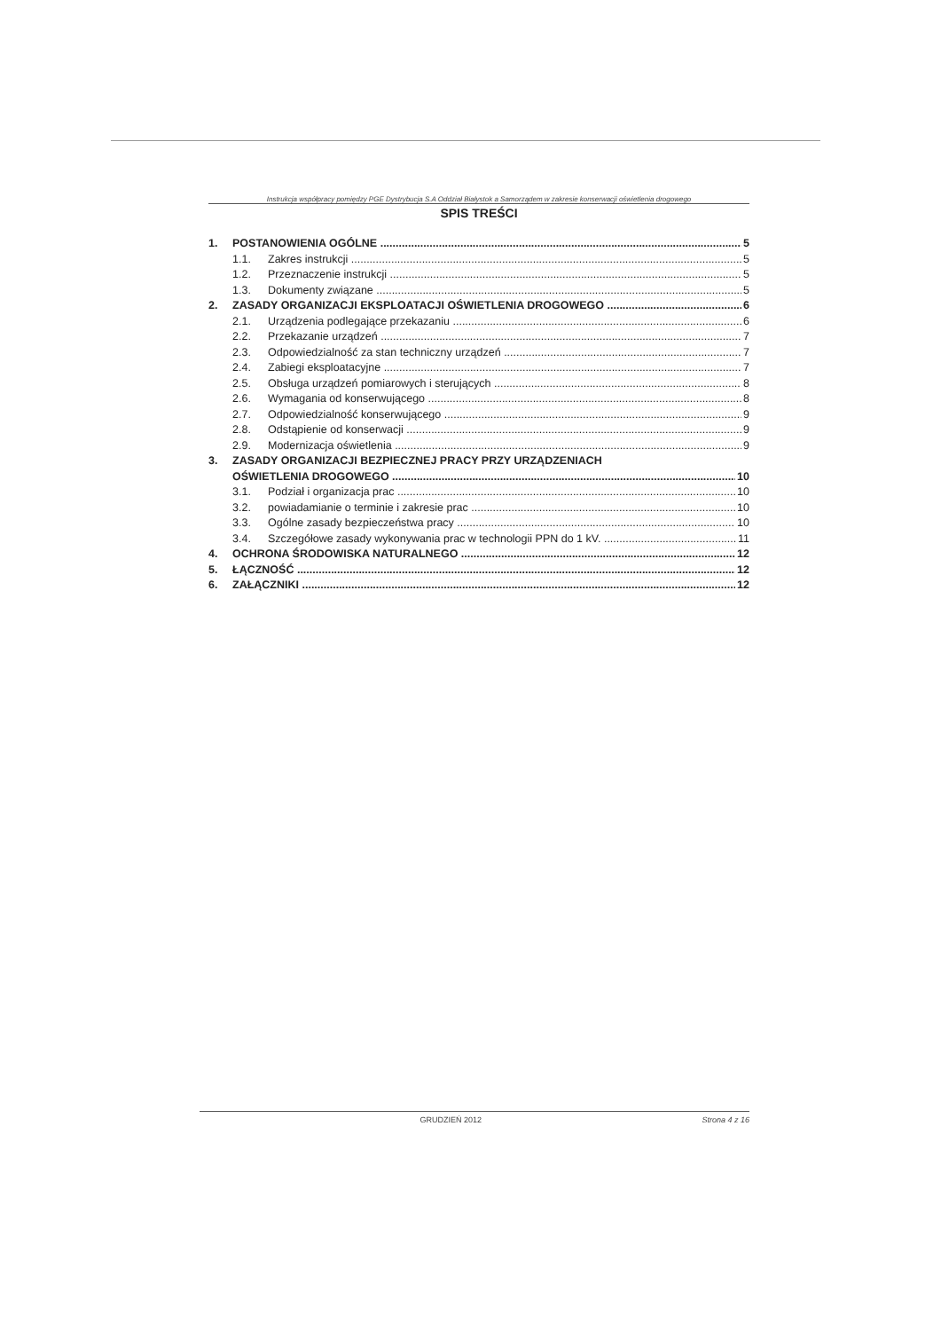Instrukcja współpracy pomiędzy PGE Dystrybucja S.A Oddział Białystok a Samorządem w zakresie konserwacji oświetlenia drogowego
SPIS TREŚCI
1. POSTANOWIENIA OGÓLNE 5
1.1. Zakres instrukcji 5
1.2. Przeznaczenie instrukcji 5
1.3. Dokumenty związane 5
2. ZASADY ORGANIZACJI EKSPLOATACJI OŚWIETLENIA DROGOWEGO 6
2.1. Urządzenia podlegające przekazaniu 6
2.2. Przekazanie urządzeń 7
2.3. Odpowiedzialność za stan techniczny urządzeń 7
2.4. Zabiegi eksploatacyjne 7
2.5. Obsługa urządzeń pomiarowych i sterujących 8
2.6. Wymagania od konserwującego 8
2.7. Odpowiedzialność konserwującego 9
2.8. Odstąpienie od konserwacji 9
2.9. Modernizacja oświetlenia 9
3. ZASADY ORGANIZACJI BEZPIECZNEJ PRACY PRZY URZĄDZENIACH
OŚWIETLENIA DROGOWEGO 10
3.1. Podział i organizacja prac 10
3.2. powiadamianie o terminie i zakresie prac 10
3.3. Ogólne zasady bezpieczeństwa pracy 10
3.4. Szczegółowe zasady wykonywania prac w technologii PPN do 1 kV. 11
4. OCHRONA ŚRODOWISKA NATURALNEGO 12
5. ŁĄCZNOŚĆ 12
6. ZAŁĄCZNIKI 12
GRUDZIEŃ 2012 Strona 4 z 16